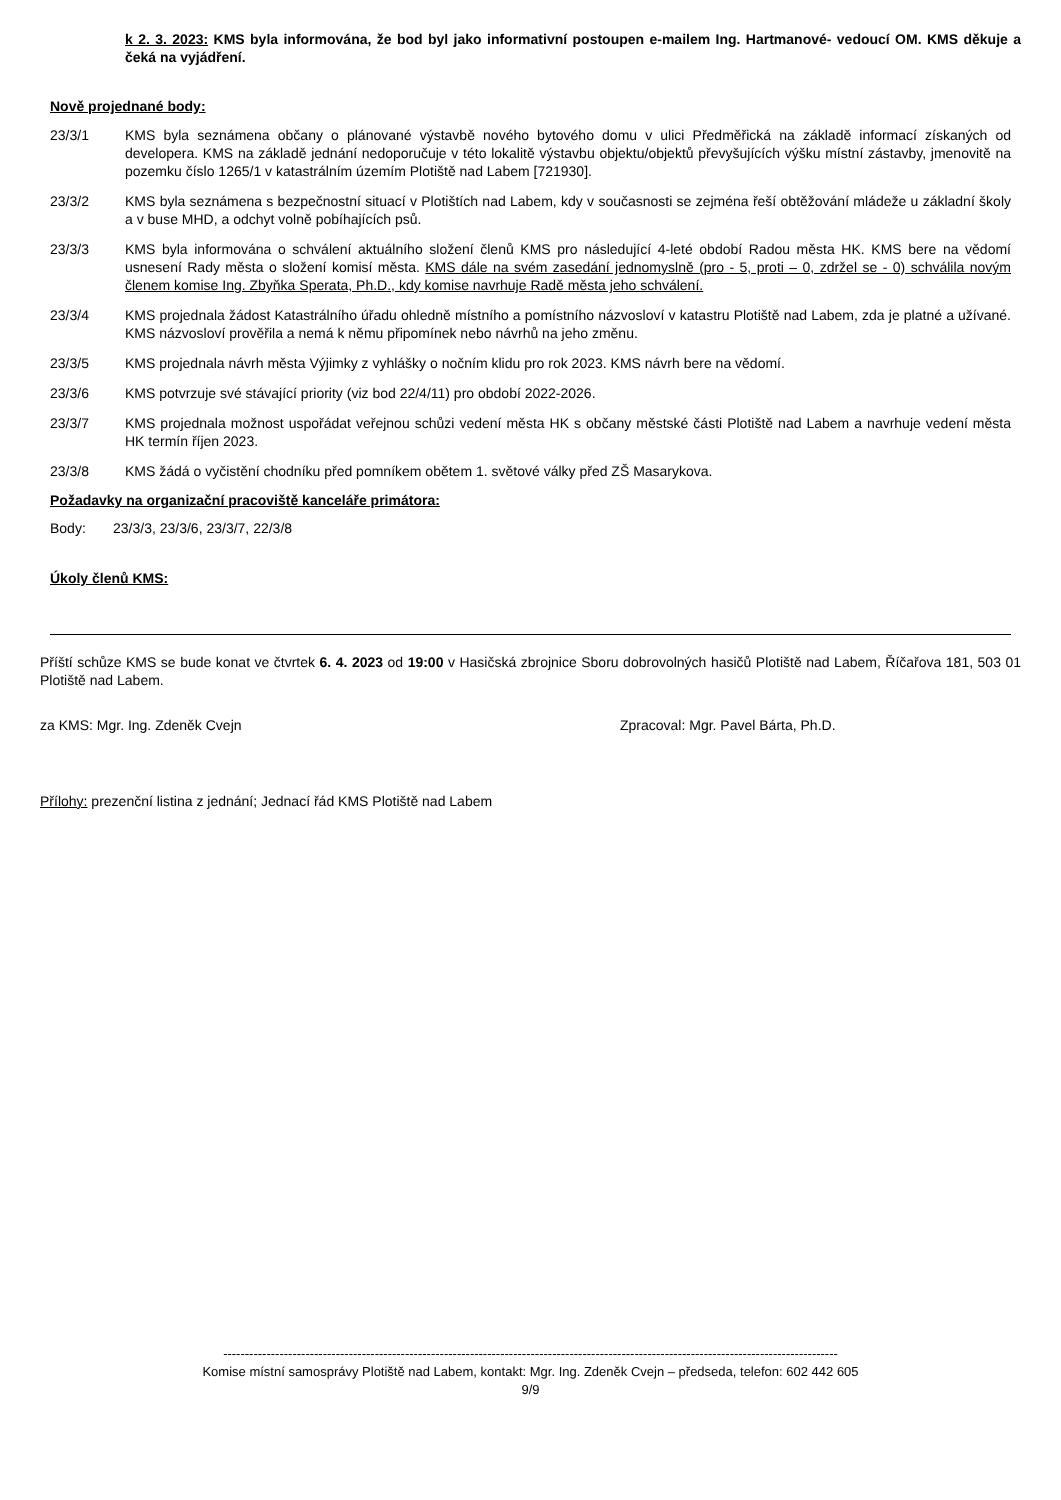k 2. 3. 2023: KMS byla informována, že bod byl jako informativní postoupen e-mailem Ing. Hartmanové- vedoucí OM. KMS děkuje a čeká na vyjádření.
Nově projednané body:
23/3/1 KMS byla seznámena občany o plánované výstavbě nového bytového domu v ulici Předměřická na základě informací získaných od developera. KMS na základě jednání nedoporučuje v této lokalitě výstavbu objektu/objektů převyšujících výšku místní zástavby, jmenovitě na pozemku číslo 1265/1 v katastrálním územím Plotiště nad Labem [721930].
23/3/2 KMS byla seznámena s bezpečnostní situací v Plotištích nad Labem, kdy v současnosti se zejména řeší obtěžování mládeže u základní školy a v buse MHD, a odchyt volně pobíhajících psů.
23/3/3 KMS byla informována o schválení aktuálního složení členů KMS pro následující 4-leté období Radou města HK. KMS bere na vědomí usnesení Rady města o složení komisí města. KMS dále na svém zasedání jednomyslně (pro - 5, proti – 0, zdržel se - 0) schválila novým členem komise Ing. Zbyňka Sperata, Ph.D., kdy komise navrhuje Radě města jeho schválení.
23/3/4 KMS projednala žádost Katastrálního úřadu ohledně místního a pomístního názvosloví v katastru Plotiště nad Labem, zda je platné a užívané. KMS názvosloví prověřila a nemá k němu připomínek nebo návrhů na jeho změnu.
23/3/5 KMS projednala návrh města Výjimky z vyhlášky o nočním klidu pro rok 2023. KMS návrh bere na vědomí.
23/3/6 KMS potvrzuje své stávající priority (viz bod 22/4/11) pro období 2022-2026.
23/3/7 KMS projednala možnost uspořádat veřejnou schůzi vedení města HK s občany městské části Plotiště nad Labem a navrhuje vedení města HK termín říjen 2023.
23/3/8 KMS žádá o vyčistění chodníku před pomníkem obětem 1. světové války před ZŠ Masarykova.
Požadavky na organizační pracoviště kanceláře primátora:
Body: 23/3/3, 23/3/6, 23/3/7, 22/3/8
Úkoly členů KMS:
Příští schůze KMS se bude konat ve čtvrtek 6. 4. 2023 od 19:00 v Hasičská zbrojnice Sboru dobrovolných hasičů Plotiště nad Labem, Říčařova 181, 503 01 Plotiště nad Labem.
za KMS: Mgr. Ing. Zdeněk Cvejn Zpracoval: Mgr. Pavel Bárta, Ph.D.
Přílohy: prezenční listina z jednání; Jednací řád KMS Plotiště nad Labem
----------------------------------------------------------------------------------------------------------------------------------------------
Komise místní samosprávy Plotiště nad Labem, kontakt: Mgr. Ing. Zdeněk Cvejn – předseda, telefon: 602 442 605
9/9